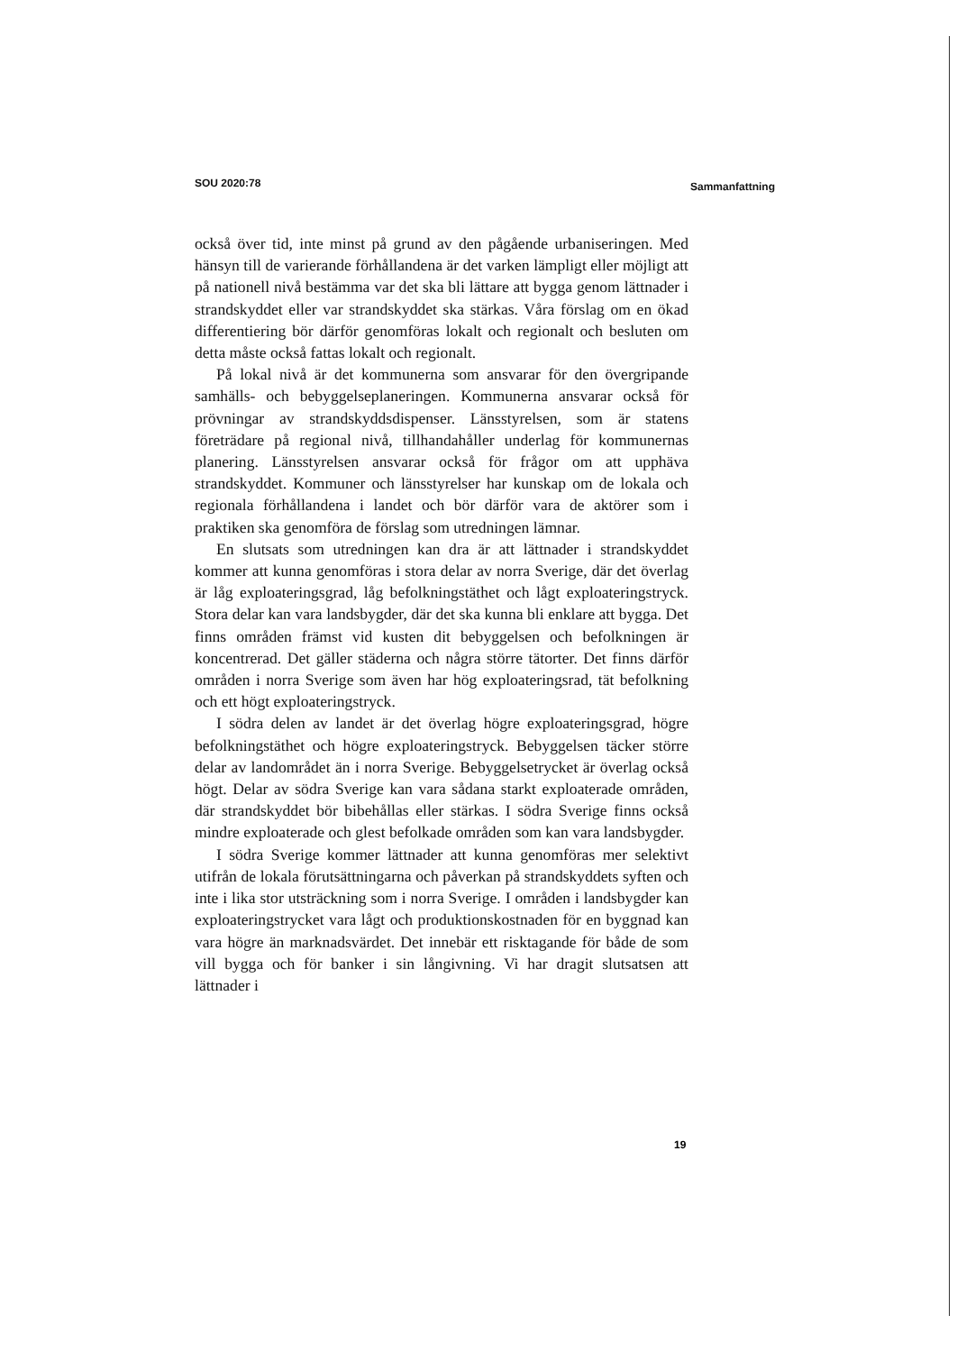SOU 2020:78 Sammanfattning
också över tid, inte minst på grund av den pågående urbaniseringen. Med hänsyn till de varierande förhållandena är det varken lämpligt eller möjligt att på nationell nivå bestämma var det ska bli lättare att bygga genom lättnader i strandskyddet eller var strandskyddet ska stärkas. Våra förslag om en ökad differentiering bör därför genomföras lokalt och regionalt och besluten om detta måste också fattas lokalt och regionalt.
På lokal nivå är det kommunerna som ansvarar för den övergripande samhälls- och bebyggelseplaneringen. Kommunerna ansvarar också för prövningar av strandskyddsdispenser. Länsstyrelsen, som är statens företrädare på regional nivå, tillhandahåller underlag för kommunernas planering. Länsstyrelsen ansvarar också för frågor om att upphäva strandskyddet. Kommuner och länsstyrelser har kunskap om de lokala och regionala förhållandena i landet och bör därför vara de aktörer som i praktiken ska genomföra de förslag som utredningen lämnar.
En slutsats som utredningen kan dra är att lättnader i strandskyddet kommer att kunna genomföras i stora delar av norra Sverige, där det överlag är låg exploateringsgrad, låg befolkningstäthet och lågt exploateringstryck. Stora delar kan vara landsbygder, där det ska kunna bli enklare att bygga. Det finns områden främst vid kusten dit bebyggelsen och befolkningen är koncentrerad. Det gäller städerna och några större tätorter. Det finns därför områden i norra Sverige som även har hög exploateringsrad, tät befolkning och ett högt exploateringstryck.
I södra delen av landet är det överlag högre exploateringsgrad, högre befolkningstäthet och högre exploateringstryck. Bebyggelsen täcker större delar av landområdet än i norra Sverige. Bebyggelsetrycket är överlag också högt. Delar av södra Sverige kan vara sådana starkt exploaterade områden, där strandskyddet bör bibehållas eller stärkas. I södra Sverige finns också mindre exploaterade och glest befolkade områden som kan vara landsbygder.
I södra Sverige kommer lättnader att kunna genomföras mer selektivt utifrån de lokala förutsättningarna och påverkan på strandskyddets syften och inte i lika stor utsträckning som i norra Sverige. I områden i landsbygder kan exploateringstrycket vara lågt och produktionskostnaden för en byggnad kan vara högre än marknadsvärdet. Det innebär ett risktagande för både de som vill bygga och för banker i sin långivning. Vi har dragit slutsatsen att lättnader i
19